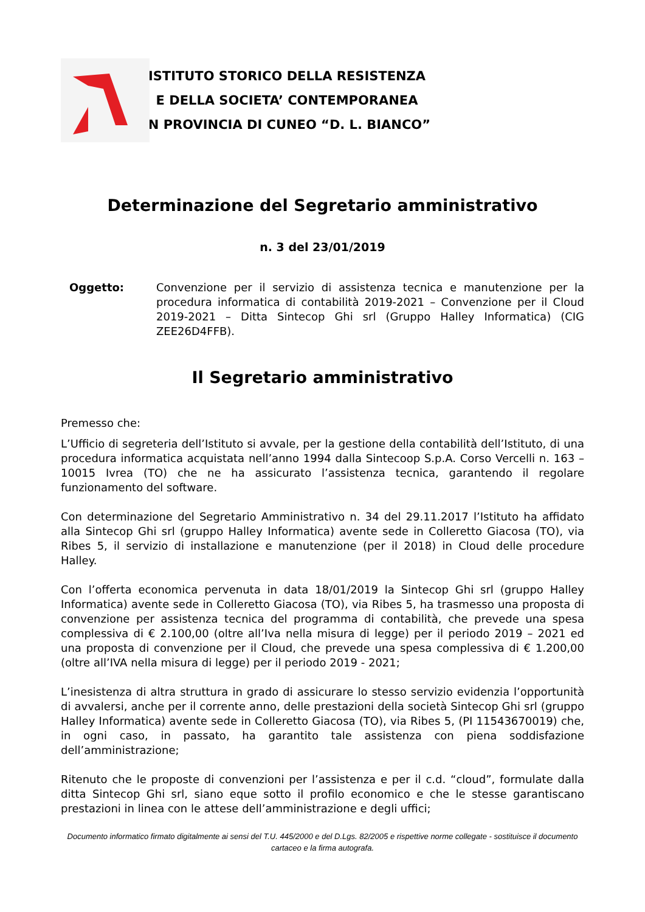ISTITUTO STORICO DELLA RESISTENZA
E DELLA SOCIETA’ CONTEMPORANEA
IN PROVINCIA DI CUNEO “D. L. BIANCO”
Determinazione del Segretario amministrativo
n. 3 del 23/01/2019
Oggetto: Convenzione per il servizio di assistenza tecnica e manutenzione per la procedura informatica di contabilità 2019-2021 – Convenzione per il Cloud 2019-2021 – Ditta Sintecop Ghi srl (Gruppo Halley Informatica) (CIG ZEE26D4FFB).
Il Segretario amministrativo
Premesso che:
L’Ufficio di segreteria dell’Istituto si avvale, per la gestione della contabilità dell’Istituto, di una procedura informatica acquistata nell’anno 1994 dalla Sintecoop S.p.A. Corso Vercelli n. 163 – 10015 Ivrea (TO) che ne ha assicurato l’assistenza tecnica, garantendo il regolare funzionamento del software.
Con determinazione del Segretario Amministrativo n. 34 del 29.11.2017 l’Istituto ha affidato alla Sintecop Ghi srl (gruppo Halley Informatica) avente sede in Colleretto Giacosa (TO), via Ribes 5, il servizio di installazione e manutenzione (per il 2018) in Cloud delle procedure Halley.
Con l’offerta economica pervenuta in data 18/01/2019 la Sintecop Ghi srl (gruppo Halley Informatica) avente sede in Colleretto Giacosa (TO), via Ribes 5, ha trasmesso una proposta di convenzione per assistenza tecnica del programma di contabilità, che prevede una spesa complessiva di € 2.100,00 (oltre all’Iva nella misura di legge) per il periodo 2019 – 2021 ed una proposta di convenzione per il Cloud, che prevede una spesa complessiva di € 1.200,00 (oltre all’IVA nella misura di legge) per il periodo 2019 - 2021;
L’inesistenza di altra struttura in grado di assicurare lo stesso servizio evidenzia l’opportunità di avvalersi, anche per il corrente anno, delle prestazioni della società Sintecop Ghi srl (gruppo Halley Informatica) avente sede in Colleretto Giacosa (TO), via Ribes 5, (PI 11543670019) che, in ogni caso, in passato, ha garantito tale assistenza con piena soddisfazione dell’amministrazione;
Ritenuto che le proposte di convenzioni per l’assistenza e per il c.d. “cloud”, formulate dalla ditta Sintecop Ghi srl, siano eque sotto il profilo economico e che le stesse garantiscano prestazioni in linea con le attese dell’amministrazione e degli uffici;
Documento informatico firmato digitalmente ai sensi del T.U. 445/2000 e del D.Lgs. 82/2005 e rispettive norme collegate - sostituisce il documento cartaceo e la firma autografa.